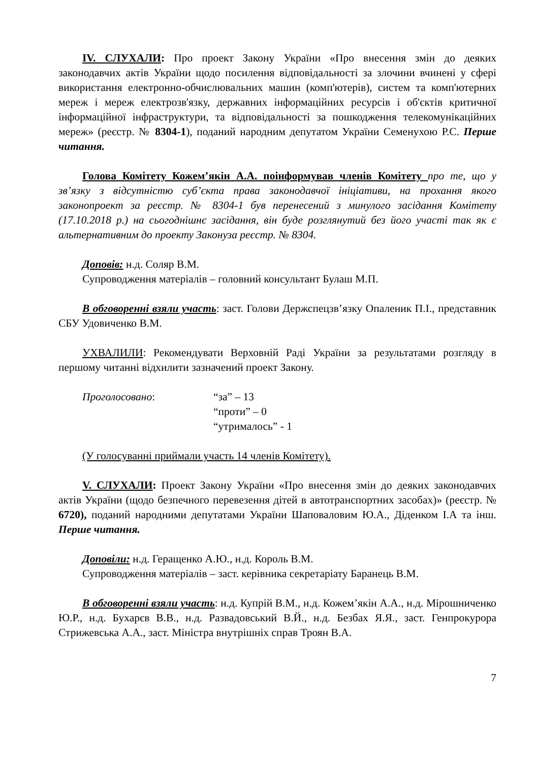IV. СЛУХАЛИ: Про проект Закону України «Про внесення змін до деяких законодавчих актів України щодо посилення відповідальності за злочини вчинені у сфері використання електронно-обчислювальних машин (комп'ютерів), систем та комп'ютерних мереж і мереж електрозв'язку, державних інформаційних ресурсів і об'єктів критичної інформаційної інфраструктури, та відповідальності за пошкодження телекомунікаційних мереж» (реєстр. № 8304-1), поданий народним депутатом України Семенухою Р.С. Перше читання.
Голова Комітету Кожем’якін А.А. поінформував членів Комітету про те, що у зв’язку з відсутністю суб’єкта права законодавчої ініціативи, на прохання якого законопроект за реєстр. № 8304-1 був перенесений з минулого засідання Комітету (17.10.2018 р.) на сьогоднішнє засідання, він буде розглянутий без його участі так як є альтернативним до проекту Законуза реєстр. № 8304.
Доповів: н.д. Соляр В.М.
Супроводження матеріалів – головний консультант Булаш М.П.
В обговоренні взяли участь: заст. Голови Держспецзв’язку Опаленик П.І., представник СБУ Удовиченко В.М.
УХВАЛИЛИ: Рекомендувати Верховній Раді України за результатами розгляду в першому читанні відхилити зазначений проект Закону.
Проголосовано: “за” – 13
“проти” – 0
“утрималось” - 1
(У голосуванні приймали участь 14 членів Комітету).
V. СЛУХАЛИ: Проект Закону України «Про внесення змін до деяких законодавчих актів України (щодо безпечного перевезення дітей в автотранспортних засобах)» (реєстр. № 6720), поданий народними депутатами України Шаповаловим Ю.А., Діденком І.А та інш. Перше читання.
Доповіли: н.д. Геращенко А.Ю., н.д. Король В.М.
Супроводження матеріалів – заст. керівника секретаріату Баранець В.М.
В обговоренні взяли участь: н.д. Купрій В.М., н.д. Кожем’якін А.А., н.д. Мірошниченко Ю.Р., н.д. Бухарєв В.В., н.д. Развадовський В.Й., н.д. Безбах Я.Я., заст. Генпрокурора Стрижевська А.А., заст. Міністра внутрішніх справ Троян В.А.
7